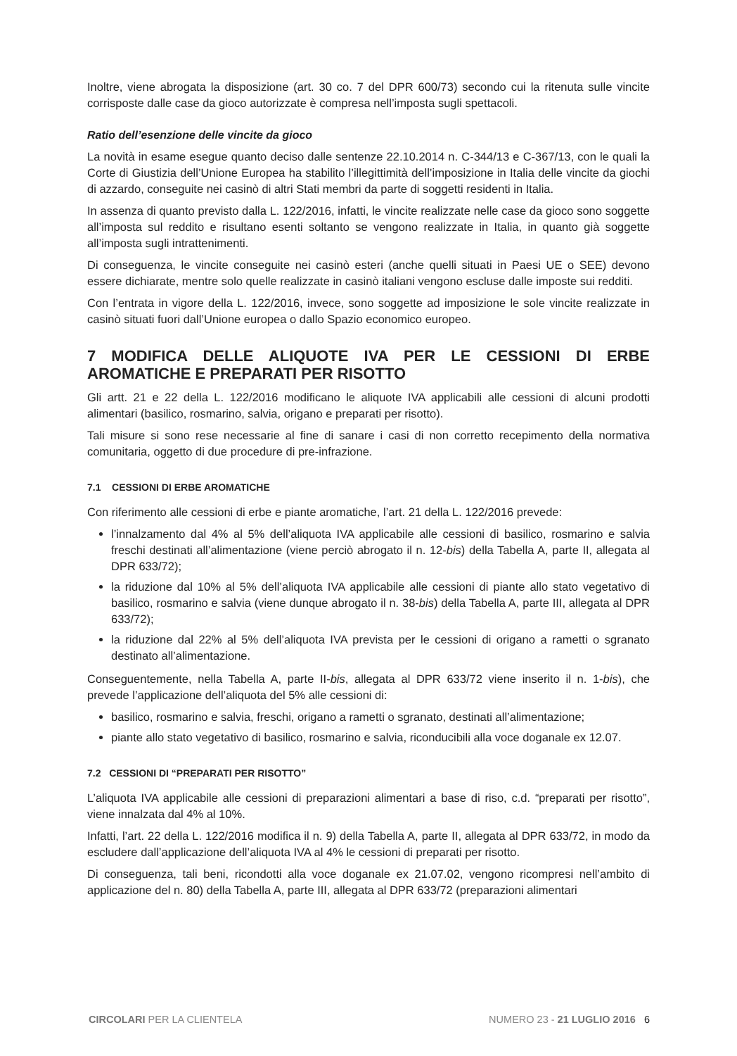Inoltre, viene abrogata la disposizione (art. 30 co. 7 del DPR 600/73) secondo cui la ritenuta sulle vincite corrisposte dalle case da gioco autorizzate è compresa nell’imposta sugli spettacoli.
Ratio dell’esenzione delle vincite da gioco
La novità in esame esegue quanto deciso dalle sentenze 22.10.2014 n. C-344/13 e C-367/13, con le quali la Corte di Giustizia dell’Unione Europea ha stabilito l’illegittimità dell’imposizione in Italia delle vincite da giochi di azzardo, conseguite nei casinò di altri Stati membri da parte di soggetti residenti in Italia.
In assenza di quanto previsto dalla L. 122/2016, infatti, le vincite realizzate nelle case da gioco sono soggette all’imposta sul reddito e risultano esenti soltanto se vengono realizzate in Italia, in quanto già soggette all’imposta sugli intrattenimenti.
Di conseguenza, le vincite conseguite nei casinò esteri (anche quelli situati in Paesi UE o SEE) devono essere dichiarate, mentre solo quelle realizzate in casinò italiani vengono escluse dalle imposte sui redditi.
Con l’entrata in vigore della L. 122/2016, invece, sono soggette ad imposizione le sole vincite realizzate in casinò situati fuori dall’Unione europea o dallo Spazio economico europeo.
7 MODIFICA DELLE ALIQUOTE IVA PER LE CESSIONI DI ERBE AROMATICHE E PREPARATI PER RISOTTO
Gli artt. 21 e 22 della L. 122/2016 modificano le aliquote IVA applicabili alle cessioni di alcuni prodotti alimentari (basilico, rosmarino, salvia, origano e preparati per risotto).
Tali misure si sono rese necessarie al fine di sanare i casi di non corretto recepimento della normativa comunitaria, oggetto di due procedure di pre-infrazione.
7.1 CESSIONI DI ERBE AROMATICHE
Con riferimento alle cessioni di erbe e piante aromatiche, l’art. 21 della L. 122/2016 prevede:
l’innalzamento dal 4% al 5% dell’aliquota IVA applicabile alle cessioni di basilico, rosmarino e salvia freschi destinati all’alimentazione (viene perciò abrogato il n. 12-bis) della Tabella A, parte II, allegata al DPR 633/72);
la riduzione dal 10% al 5% dell’aliquota IVA applicabile alle cessioni di piante allo stato vegetativo di basilico, rosmarino e salvia (viene dunque abrogato il n. 38-bis) della Tabella A, parte III, allegata al DPR 633/72);
la riduzione dal 22% al 5% dell’aliquota IVA prevista per le cessioni di origano a rametti o sgranato destinato all’alimentazione.
Conseguentemente, nella Tabella A, parte II-bis, allegata al DPR 633/72 viene inserito il n. 1-bis), che prevede l’applicazione dell’aliquota del 5% alle cessioni di:
basilico, rosmarino e salvia, freschi, origano a rametti o sgranato, destinati all’alimentazione;
piante allo stato vegetativo di basilico, rosmarino e salvia, riconducibili alla voce doganale ex 12.07.
7.2 CESSIONI DI “PREPARATI PER RISOTTO”
L’aliquota IVA applicabile alle cessioni di preparazioni alimentari a base di riso, c.d. “preparati per risotto”, viene innalzata dal 4% al 10%.
Infatti, l’art. 22 della L. 122/2016 modifica il n. 9) della Tabella A, parte II, allegata al DPR 633/72, in modo da escludere dall’applicazione dell’aliquota IVA al 4% le cessioni di preparati per risotto.
Di conseguenza, tali beni, ricondotti alla voce doganale ex 21.07.02, vengono ricompresi nell’ambito di applicazione del n. 80) della Tabella A, parte III, allegata al DPR 633/72 (preparazioni alimentari
CIRCOLARI PER LA CLIENTELA NUMERO 23 - 21 LUGLIO 2016 6